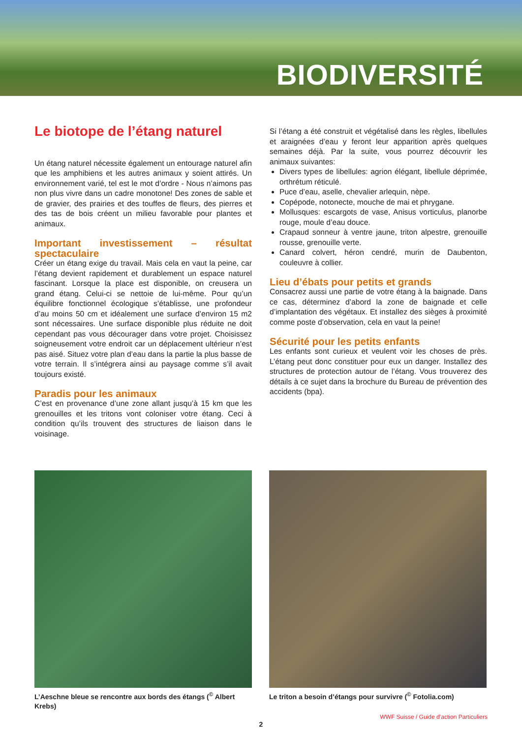BIODIVERSITÉ
Le biotope de l’étang naturel
Un étang naturel nécessite également un entourage naturel afin que les amphibiens et les autres animaux y soient attirés. Un environnement varié, tel est le mot d’ordre - Nous n’aimons pas non plus vivre dans un cadre monotone! Des zones de sable et de gravier, des prairies et des touffes de fleurs, des pierres et des tas de bois créent un milieu favorable pour plantes et animaux.
Important investissement – résultat spectaculaire
Créer un étang exige du travail. Mais cela en vaut la peine, car l’étang devient rapidement et durablement un espace naturel fascinant. Lorsque la place est disponible, on creusera un grand étang. Celui-ci se nettoie de lui-même. Pour qu’un équilibre fonctionnel écologique s’établisse, une profondeur d’au moins 50 cm et idéalement une surface d’environ 15 m2 sont nécessaires. Une surface disponible plus réduite ne doit cependant pas vous décourager dans votre projet. Choisissez soigneusement votre endroit car un déplacement ultérieur n’est pas aisé. Situez votre plan d’eau dans la partie la plus basse de votre terrain. Il s’intégrera ainsi au paysage comme s’il avait toujours existé.
Paradis pour les animaux
C’est en provenance d’une zone allant jusqu’à 15 km que les grenouilles et les tritons vont coloniser votre étang. Ceci à condition qu’ils trouvent des structures de liaison dans le voisinage.
Si l’étang a été construit et végétalisé dans les règles, libellules et araignées d’eau y feront leur apparition après quelques semaines déjà. Par la suite, vous pourrez découvrir les animaux suivantes:
Divers types de libellules: agrion élégant, libellule déprimée, orthrétum réticulé.
Puce d’eau, aselle, chevalier arlequin, nèpe.
Copépode, notonecte, mouche de mai et phrygane.
Mollusques: escargots de vase, Anisus vorticulus, planorbe rouge, moule d’eau douce.
Crapaud sonneur à ventre jaune, triton alpestre, grenouille rousse, grenouille verte.
Canard colvert, héron cendré, murin de Daubenton, couleuvre à collier.
Lieu d’ébats pour petits et grands
Consacrez aussi une partie de votre étang à la baignade. Dans ce cas, déterminez d’abord la zone de baignade et celle d’implantation des végétaux. Et installez des sièges à proximité comme poste d’observation, cela en vaut la peine!
Sécurité pour les petits enfants
Les enfants sont curieux et veulent voir les choses de près. L’étang peut donc constituer pour eux un danger. Installez des structures de protection autour de l’étang. Vous trouverez des détails à ce sujet dans la brochure du Bureau de prévention des accidents (bpa).
L’Aeschne bleue se rencontre aux bords des étangs (<sup>©</sup> Albert Krebs)
Le triton a besoin d’étangs pour survivre (<sup>©</sup> Fotolia.com)
WWF Suisse / Guide d’action Particuliers
2